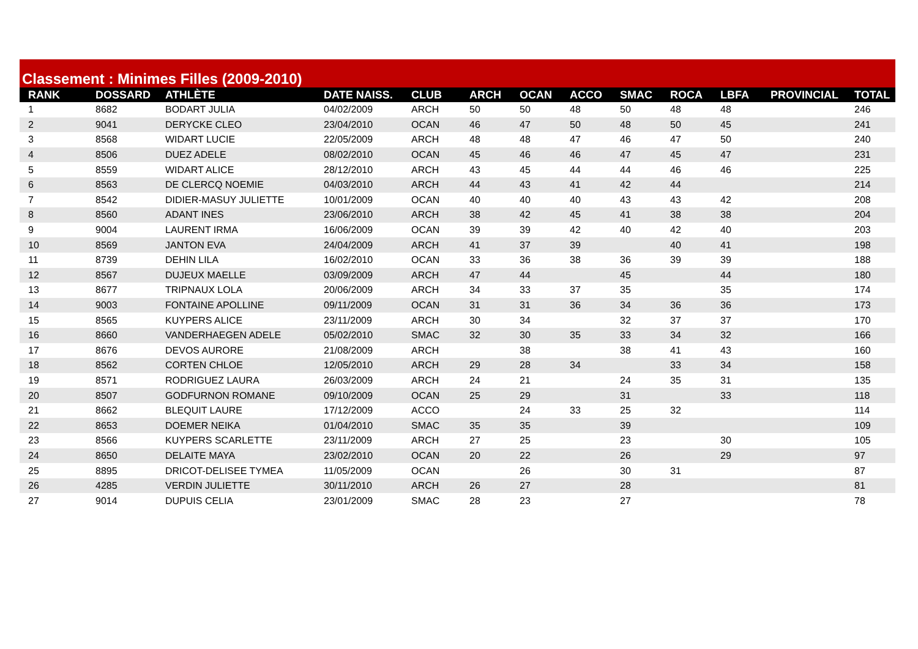Classement : Minimes Filles (2009-2010)
| RANK | DOSSARD | ATHLÈTE | DATE NAISS. | CLUB | ARCH | OCAN | ACCO | SMAC | ROCA | LBFA | PROVINCIAL | TOTAL |
| --- | --- | --- | --- | --- | --- | --- | --- | --- | --- | --- | --- | --- |
| 1 | 8682 | BODART JULIA | 04/02/2009 | ARCH | 50 | 50 | 48 | 50 | 48 | 48 | | 246 |
| 2 | 9041 | DERYCKE CLEO | 23/04/2010 | OCAN | 46 | 47 | 50 | 48 | 50 | 45 | | 241 |
| 3 | 8568 | WIDART LUCIE | 22/05/2009 | ARCH | 48 | 48 | 47 | 46 | 47 | 50 | | 240 |
| 4 | 8506 | DUEZ ADELE | 08/02/2010 | OCAN | 45 | 46 | 46 | 47 | 45 | 47 | | 231 |
| 5 | 8559 | WIDART ALICE | 28/12/2010 | ARCH | 43 | 45 | 44 | 44 | 46 | 46 | | 225 |
| 6 | 8563 | DE CLERCQ NOEMIE | 04/03/2010 | ARCH | 44 | 43 | 41 | 42 | 44 | | | 214 |
| 7 | 8542 | DIDIER-MASUY JULIETTE | 10/01/2009 | OCAN | 40 | 40 | 40 | 43 | 43 | 42 | | 208 |
| 8 | 8560 | ADANT INES | 23/06/2010 | ARCH | 38 | 42 | 45 | 41 | 38 | 38 | | 204 |
| 9 | 9004 | LAURENT IRMA | 16/06/2009 | OCAN | 39 | 39 | 42 | 40 | 42 | 40 | | 203 |
| 10 | 8569 | JANTON EVA | 24/04/2009 | ARCH | 41 | 37 | 39 | | 40 | 41 | | 198 |
| 11 | 8739 | DEHIN LILA | 16/02/2010 | OCAN | 33 | 36 | 38 | 36 | 39 | 39 | | 188 |
| 12 | 8567 | DUJEUX MAELLE | 03/09/2009 | ARCH | 47 | 44 | | 45 | | 44 | | 180 |
| 13 | 8677 | TRIPNAUX LOLA | 20/06/2009 | ARCH | 34 | 33 | 37 | 35 | | 35 | | 174 |
| 14 | 9003 | FONTAINE APOLLINE | 09/11/2009 | OCAN | 31 | 31 | 36 | 34 | 36 | 36 | | 173 |
| 15 | 8565 | KUYPERS ALICE | 23/11/2009 | ARCH | 30 | 34 | | 32 | 37 | 37 | | 170 |
| 16 | 8660 | VANDERHAEGEN ADELE | 05/02/2010 | SMAC | 32 | 30 | 35 | 33 | 34 | 32 | | 166 |
| 17 | 8676 | DEVOS AURORE | 21/08/2009 | ARCH | | 38 | | 38 | 41 | 43 | | 160 |
| 18 | 8562 | CORTEN CHLOE | 12/05/2010 | ARCH | 29 | 28 | 34 | | 33 | 34 | | 158 |
| 19 | 8571 | RODRIGUEZ LAURA | 26/03/2009 | ARCH | 24 | 21 | | 24 | 35 | 31 | | 135 |
| 20 | 8507 | GODFURNON ROMANE | 09/10/2009 | OCAN | 25 | 29 | | 31 | | 33 | | 118 |
| 21 | 8662 | BLEQUIT LAURE | 17/12/2009 | ACCO | | 24 | 33 | 25 | 32 | | | 114 |
| 22 | 8653 | DOEMER NEIKA | 01/04/2010 | SMAC | 35 | 35 | | 39 | | | | 109 |
| 23 | 8566 | KUYPERS SCARLETTE | 23/11/2009 | ARCH | 27 | 25 | | 23 | | 30 | | 105 |
| 24 | 8650 | DELAITE MAYA | 23/02/2010 | OCAN | 20 | 22 | | 26 | | 29 | | 97 |
| 25 | 8895 | DRICOT-DELISEE TYMEA | 11/05/2009 | OCAN | | 26 | | 30 | 31 | | | 87 |
| 26 | 4285 | VERDIN JULIETTE | 30/11/2010 | ARCH | 26 | 27 | | 28 | | | | 81 |
| 27 | 9014 | DUPUIS CELIA | 23/01/2009 | SMAC | 28 | 23 | | 27 | | | | 78 |